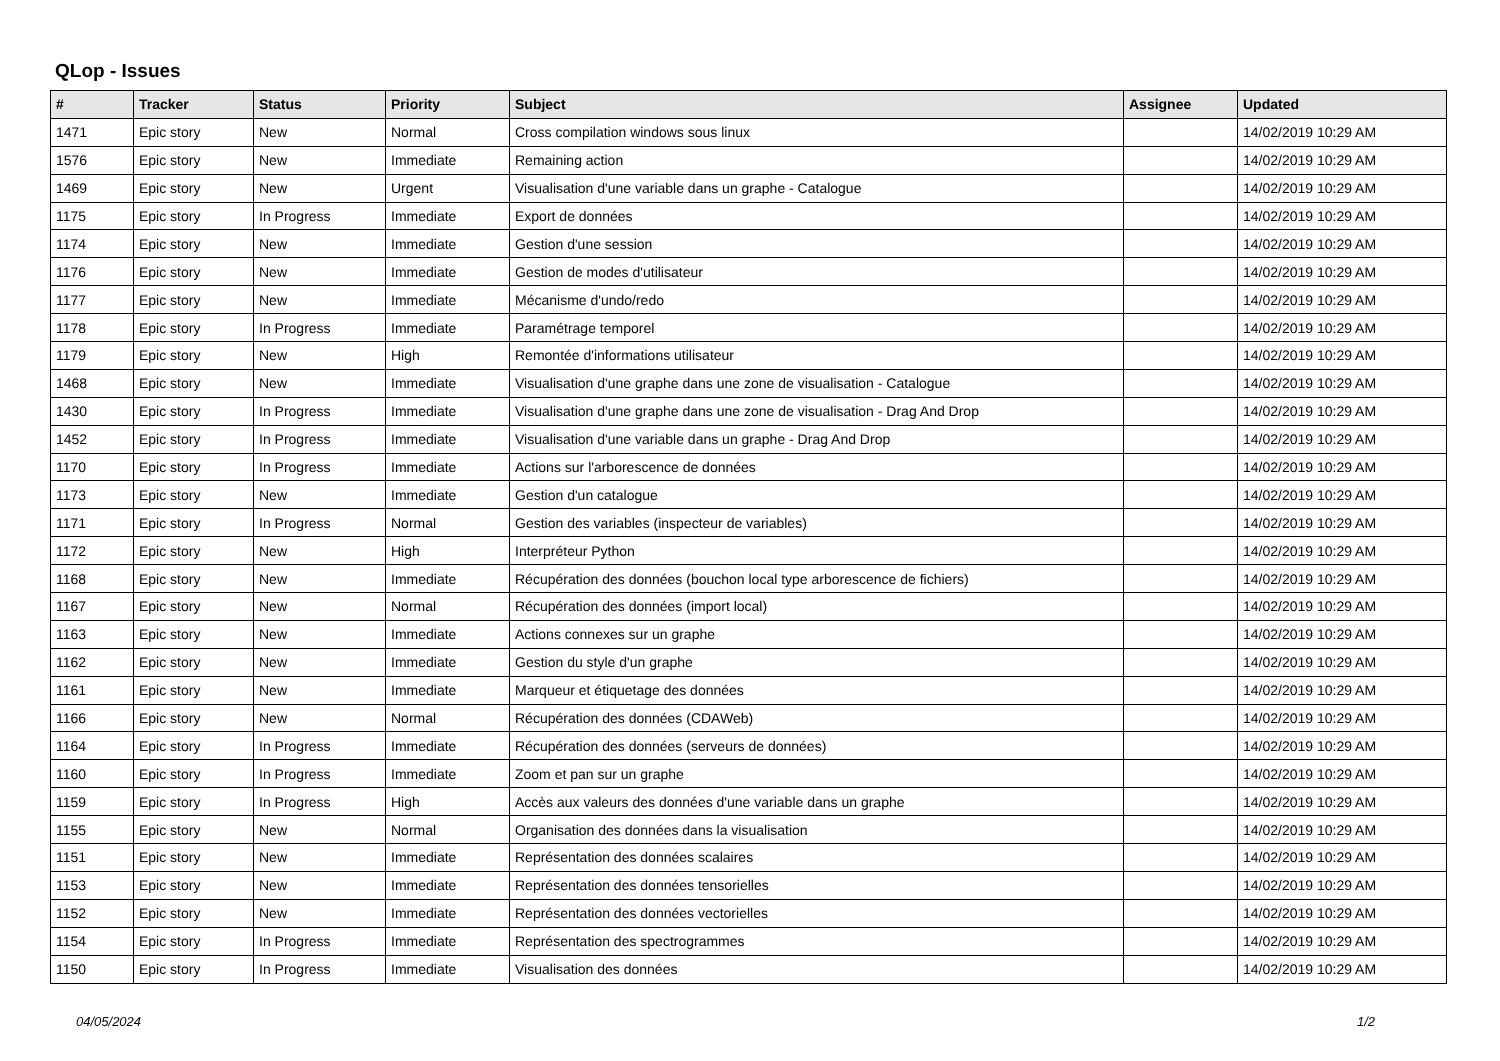QLop - Issues
| # | Tracker | Status | Priority | Subject | Assignee | Updated |
| --- | --- | --- | --- | --- | --- | --- |
| 1471 | Epic story | New | Normal | Cross compilation windows sous linux | | 14/02/2019 10:29 AM |
| 1576 | Epic story | New | Immediate | Remaining action | | 14/02/2019 10:29 AM |
| 1469 | Epic story | New | Urgent | Visualisation d'une variable dans un graphe - Catalogue | | 14/02/2019 10:29 AM |
| 1175 | Epic story | In Progress | Immediate | Export de données | | 14/02/2019 10:29 AM |
| 1174 | Epic story | New | Immediate | Gestion d'une session | | 14/02/2019 10:29 AM |
| 1176 | Epic story | New | Immediate | Gestion de modes d'utilisateur | | 14/02/2019 10:29 AM |
| 1177 | Epic story | New | Immediate | Mécanisme d'undo/redo | | 14/02/2019 10:29 AM |
| 1178 | Epic story | In Progress | Immediate | Paramétrage temporel | | 14/02/2019 10:29 AM |
| 1179 | Epic story | New | High | Remontée d'informations utilisateur | | 14/02/2019 10:29 AM |
| 1468 | Epic story | New | Immediate | Visualisation d'une graphe dans une zone de visualisation - Catalogue | | 14/02/2019 10:29 AM |
| 1430 | Epic story | In Progress | Immediate | Visualisation d'une graphe dans une zone de visualisation - Drag And Drop | | 14/02/2019 10:29 AM |
| 1452 | Epic story | In Progress | Immediate | Visualisation d'une variable dans un graphe - Drag And Drop | | 14/02/2019 10:29 AM |
| 1170 | Epic story | In Progress | Immediate | Actions sur l'arborescence de données | | 14/02/2019 10:29 AM |
| 1173 | Epic story | New | Immediate | Gestion d'un catalogue | | 14/02/2019 10:29 AM |
| 1171 | Epic story | In Progress | Normal | Gestion des variables (inspecteur de variables) | | 14/02/2019 10:29 AM |
| 1172 | Epic story | New | High | Interpréteur Python | | 14/02/2019 10:29 AM |
| 1168 | Epic story | New | Immediate | Récupération des données (bouchon local type arborescence de fichiers) | | 14/02/2019 10:29 AM |
| 1167 | Epic story | New | Normal | Récupération des données (import local) | | 14/02/2019 10:29 AM |
| 1163 | Epic story | New | Immediate | Actions connexes sur un graphe | | 14/02/2019 10:29 AM |
| 1162 | Epic story | New | Immediate | Gestion du style d'un graphe | | 14/02/2019 10:29 AM |
| 1161 | Epic story | New | Immediate | Marqueur et étiquetage des données | | 14/02/2019 10:29 AM |
| 1166 | Epic story | New | Normal | Récupération des données (CDAWeb) | | 14/02/2019 10:29 AM |
| 1164 | Epic story | In Progress | Immediate | Récupération des données (serveurs de données) | | 14/02/2019 10:29 AM |
| 1160 | Epic story | In Progress | Immediate | Zoom et pan sur un graphe | | 14/02/2019 10:29 AM |
| 1159 | Epic story | In Progress | High | Accès aux valeurs des données d'une variable dans un graphe | | 14/02/2019 10:29 AM |
| 1155 | Epic story | New | Normal | Organisation des données dans la visualisation | | 14/02/2019 10:29 AM |
| 1151 | Epic story | New | Immediate | Représentation des données scalaires | | 14/02/2019 10:29 AM |
| 1153 | Epic story | New | Immediate | Représentation des données tensorielles | | 14/02/2019 10:29 AM |
| 1152 | Epic story | New | Immediate | Représentation des données vectorielles | | 14/02/2019 10:29 AM |
| 1154 | Epic story | In Progress | Immediate | Représentation des spectrogrammes | | 14/02/2019 10:29 AM |
| 1150 | Epic story | In Progress | Immediate | Visualisation des données | | 14/02/2019 10:29 AM |
04/05/2024 1/2